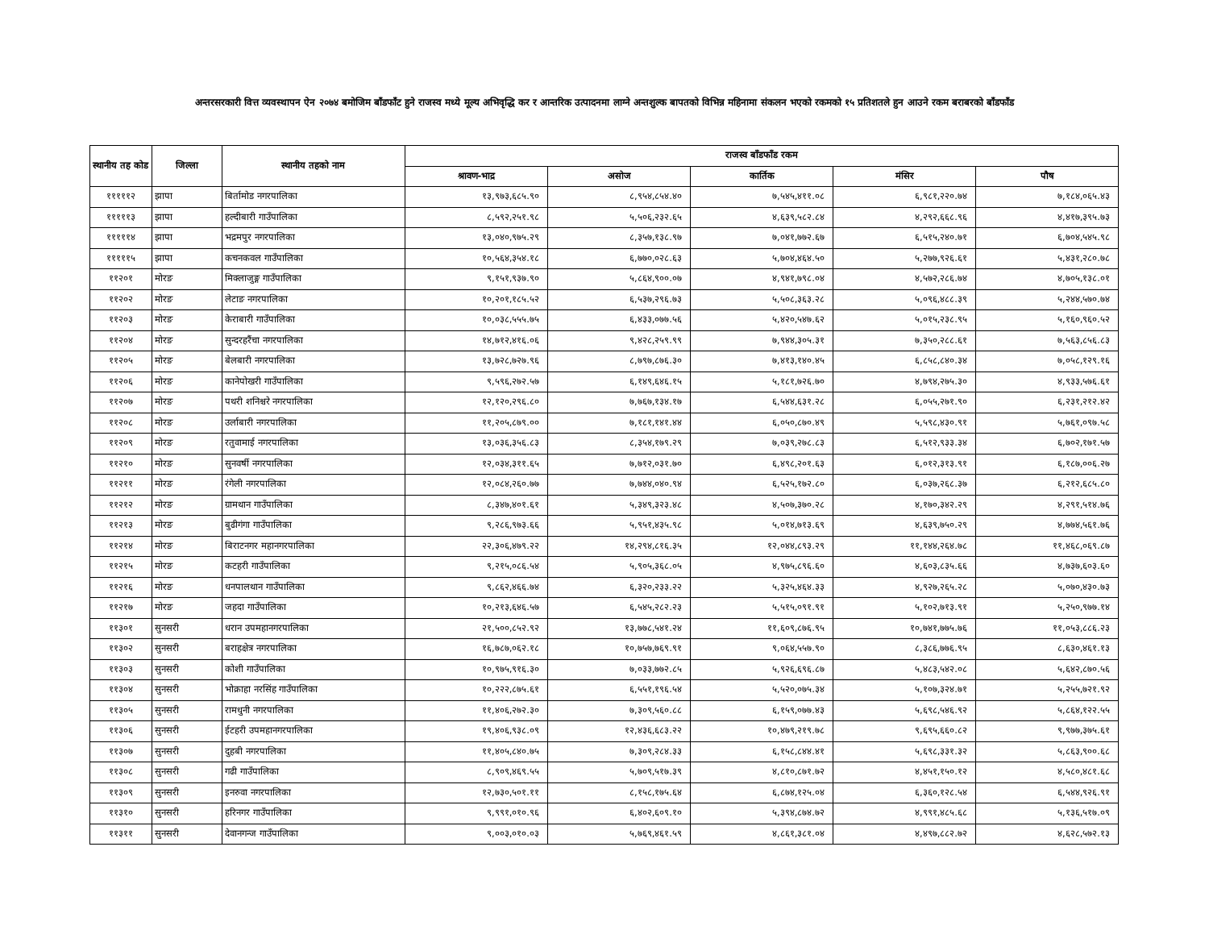अन्तरसरकारी वित्त व्यवस्थापन ऐन २०७४ बमोजिम बाँडफाँट हुने राजस्व मध्ये मूल्य अभिवृद्धि कर र आन्तरिक उत्पादनमा लाग्ने अन्तशुल्क बापतको विभिन्न महिनामा संकलन भएको रकमको १५ प्रतिशतले हुन आउने रकम बराबरको बाँडफाँड
| स्थानीय तह कोड | जिल्ला | स्थानीय तहको नाम | राजस्व बाँडफाँड रकम | | | | |
| --- | --- | --- | --- | --- | --- | --- | --- |
| | | | श्रावण-भाद्र | असोज | कार्तिक | मंसिर | पौष |
| १११११२ | झापा | बिर्तामोड नगरपालिका | १३,९७३,६८५.९० | ८,९५४,८५४.४० | ७,५४५,४११.०८ | ६,९८१,२२०.७४ | ७,१८४,०६५.४३ |
| १११११३ | झापा | हल्दीबारी गाउँपालिका | ८,५९२,२५१.९८ | ५,५०६,२३२.६५ | ४,६३९,५८२.८४ | ४,२९२,६६८.९६ | ४,४१७,३९५.७३ |
| १११११४ | झापा | भद्रमपुर नगरपालिका | १३,०४०,९७५.२९ | ८,३५७,१३८.९७ | ७,०४१,७७२.६७ | ६,५१५,२४०.७१ | ६,७०४,५४५.९८ |
| १११११५ | झापा | कचनकवल गाउँपालिका | १०,५६४,३५४.१८ | ६,७७०,०२८.६३ | ५,७०४,४६४.५० | ५,२७७,९२६.६१ | ५,४३१,२८०.७८ |
| ११२०१ | मोरङ | मिक्लाजुङ्ग गाउँपालिका | ९,१५१,९३७.९० | ५,८६४,९००.०७ | ४,९४१,७९८.०४ | ४,५७२,२८६.७४ | ४,७०५,१३८.०१ |
| ११२०२ | मोरङ | लेटाङ नगरपालिका | १०,२०१,१८५.५२ | ६,५३७,२९६.७३ | ५,५०८,३६३.२८ | ५,०९६,४८८.३९ | ५,२४४,५७०.७४ |
| ११२०३ | मोरङ | केराबारी गाउँपालिका | १०,०३८,५५५.७५ | ६,४३३,०७७.५६ | ५,४२०,५४७.६२ | ५,०१५,२३८.९५ | ५,१६०,९६०.५२ |
| ११२०४ | मोरङ | सुन्दरहरैंचा नगरपालिका | १४,७१२,४१६.०६ | ९,४२८,२५९.९९ | ७,९४४,३०५.३१ | ७,३५०,२८८.६१ | ७,५६३,८५६.८३ |
| ११२०५ | मोरङ | बेलबारी नगरपालिका | १३,७२८,७२७.९६ | ८,७९७,८७६.३० | ७,४१३,१४०.४५ | ६,८५८,८४०.३४ | ७,०५८,१२९.१६ |
| ११२०६ | मोरङ | कानेपोखरी गाउँपालिका | ९,५९६,२७२.५७ | ६,१४९,६४६.१५ | ५,१८१,७२६.७० | ४,७९४,२७५.३० | ४,९३३,५७६.६१ |
| ११२०७ | मोरङ | पथरी शनिश्चरे नगरपालिका | १२,१२०,२९६.८० | ७,७६७,१३४.१७ | ६,५४४,६३१.२८ | ६,०५५,२७१.९० | ६,२३१,२१२.४२ |
| ११२०८ | मोरङ | उर्लाबारी नगरपालिका | ११,२०५,८७९.०० | ७,१८१,१४१.४४ | ६,०५०,८७०.४९ | ५,५९८,४३०.९१ | ५,७६१,०९७.५८ |
| ११२०९ | मोरङ | रतुवामाई नगरपालिका | १३,०३६,३५६.८३ | ८,३५४,१७९.२९ | ७,०३९,२७८.८३ | ६,५१२,९३३.३४ | ६,७०२,१७१.५७ |
| ११२१० | मोरङ | सुनवर्षी नगरपालिका | १२,०३४,३११.६५ | ७,७१२,०३१.७० | ६,४९८,२०१.६३ | ६,०१२,३१३.९१ | ६,१८७,००६.२७ |
| ११२११ | मोरङ | रंगेली नगरपालिका | १२,०८४,२६०.७७ | ७,७४४,०४०.९४ | ६,५२५,१७२.८० | ६,०३७,२६८.३७ | ६,२१२,६८५.८० |
| ११२१२ | मोरङ | ग्रामथान गाउँपालिका | ८,३४७,४०१.६१ | ५,३४९,३२३.४८ | ४,५०७,३७०.२८ | ४,१७०,३४२.२९ | ४,२९१,५१४.७६ |
| ११२१३ | मोरङ | बुढीगंगा गाउँपालिका | ९,२८६,९७३.६६ | ५,९५१,४३५.९८ | ५,०१४,७१३.६९ | ४,६३९,७५०.२९ | ४,७७४,५६१.७६ |
| ११२१४ | मोरङ | बिराटनगर महानगरपालिका | २२,३०६,४७९.२२ | १४,२९४,८१६.३५ | १२,०४४,८९३.२९ | ११,१४४,२६४.७८ | ११,४६८,०६९.८७ |
| ११२१५ | मोरङ | कटहरी गाउँपालिका | ९,२१५,०८६.५४ | ५,९०५,३६८.०५ | ४,९७५,८९६.६० | ४,६०३,८३५.६६ | ४,७३७,६०३.६० |
| ११२१६ | मोरङ | धनपालथान गाउँपालिका | ९,८६२,४६६.७४ | ६,३२०,२३३.२२ | ५,३२५,४६४.३३ | ४,९२७,२६५.२८ | ५,०७०,४३०.७३ |
| ११२१७ | मोरङ | जहदा गाउँपालिका | १०,२१३,६४६.५७ | ६,५४५,२८२.२३ | ५,५१५,०९१.९१ | ५,१०२,७१३.९१ | ५,२५०,९७७.१४ |
| ११३०१ | सुनसरी | धरान उपमहानगरपालिका | २१,५००,८५२.९२ | १३,७७८,५४१.२४ | ११,६०९,८७६.९५ | १०,७४१,७७५.७६ | ११,०५३,८८६.२३ |
| ११३०२ | सुनसरी | बराहक्षेत्र नगरपालिका | १६,७८७,०६२.१८ | १०,७५७,७६९.९१ | ९,०६४,५५७.९० | ८,३८६,७७६.९५ | ८,६३०,४६१.१३ |
| ११३०३ | सुनसरी | कोशी गाउँपालिका | १०,९७५,९१६.३० | ७,०३३,७७२.८५ | ५,९२६,६९६.८७ | ५,४८३,५४२.०८ | ५,६४२,८७०.५६ |
| ११३०४ | सुनसरी | भोक्राहा नरसिंह गाउँपालिका | १०,२२२,८७५.६१ | ६,५५१,१९६.५४ | ५,५२०,०७५.३४ | ५,१०७,३२४.७१ | ५,२५५,७२१.९२ |
| ११३०५ | सुनसरी | रामधुनी नगरपालिका | ११,४०६,२७२.३० | ७,३०९,५६०.८८ | ६,१५९,०७७.४३ | ५,६९८,५४६.९२ | ५,८६४,१२२.५५ |
| ११३०६ | सुनसरी | ईटहरी उपमहानगरपालिका | १९,४०६,९३८.०९ | १२,४३६,६८३.२२ | १०,४७९,२१९.७८ | ९,६९५,६६०.८२ | ९,९७७,३७५.६१ |
| ११३०७ | सुनसरी | दुहबी नगरपालिका | ११,४०५,८४०.७५ | ७,३०९,२८४.३३ | ६,१५८,८४४.४१ | ५,६९८,३३१.३२ | ५,८६३,९००.६८ |
| ११३०८ | सुनसरी | गढी गाउँपालिका | ८,९०९,४६९.५५ | ५,७०९,५१७.३९ | ४,८१०,८७१.७२ | ४,४५१,१५०.१२ | ४,५८०,४८१.६८ |
| ११३०९ | सुनसरी | इनरुवा नगरपालिका | १२,७३०,५०१.११ | ८,१५८,१७५.६४ | ६,८७४,१२५.०४ | ६,३६०,१२८.५४ | ६,५४४,९२६.९१ |
| ११३१० | सुनसरी | हरिनगर गाउँपालिका | ९,९९१,०१०.९६ | ६,४०२,६०९.१० | ५,३९४,८७४.७२ | ४,९९१,४८५.६८ | ५,१३६,५१७.०९ |
| ११३११ | सुनसरी | देवानगन्ज गाउँपालिका | ९,००३,०१०.०३ | ५,७६९,४६१.५९ | ४,८६१,३८१.०४ | ४,४९७,८८२.७२ | ४,६२८,५७२.१३ |